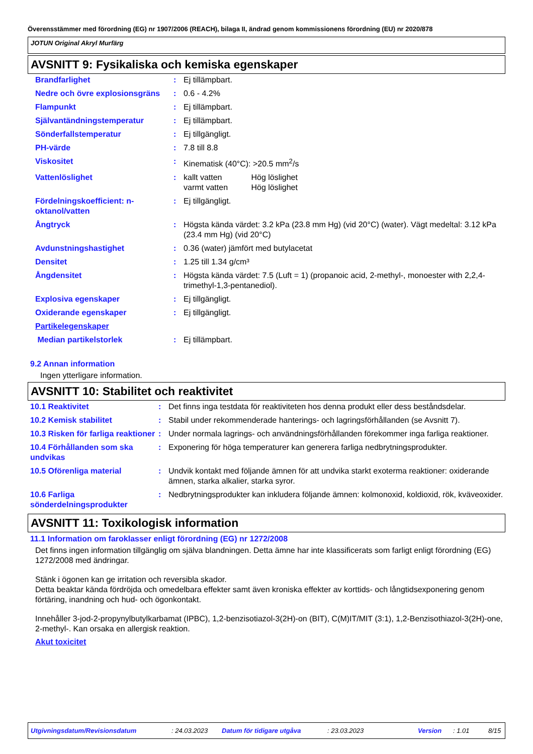Överensstämmer med förordning (EG) nr 1907/2006 (REACH), bilaga II, ändrad genom kommissionens förordning (EU) nr 2020/878
JOTUN Original Akryl Murfärg
AVSNITT 9: Fysikaliska och kemiska egenskaper
| Brandfarlighet | : | Ej tillämpbart. |
| Nedre och övre explosionsgräns | : | 0.6 - 4.2% |
| Flampunkt | : | Ej tillämpbart. |
| Självantändningstemperatur | : | Ej tillämpbart. |
| Sönderfallstemperatur | : | Ej tillgängligt. |
| PH-värde | : | 7.8 till 8.8 |
| Viskositet | : | Kinematisk (40°C): >20.5 mm<sup>2</sup>/s |
| Vattenlöslighet | : | kallt vatten Hög löslighet varmt vatten Hög löslighet |
| Fördelningskoefficient: n-oktanol/vatten | : | Ej tillgängligt. |
| Ångtryck | : | Högsta kända värdet: 3.2 kPa (23.8 mm Hg) (vid 20°C) (water). Vägt medeltal: 3.12 kPa (23.4 mm Hg) (vid 20°C) |
| Avdunstningshastighet | : | 0.36 (water) jämfört med butylacetat |
| Densitet | : | 1.25 till 1.34 g/cm³ |
| Ångdensitet | : | Högsta kända värdet: 7.5 (Luft = 1) (propanoic acid, 2-methyl-, monoester with 2,2,4-trimethyl-1,3-pentanediol). |
| Explosiva egenskaper | : | Ej tillgängligt. |
| Oxiderande egenskaper | : | Ej tillgängligt. |
| Partikelegenskaper | | |
| Median partikelstorlek | : | Ej tillämpbart. |
9.2 Annan information
Ingen ytterligare information.
AVSNITT 10: Stabilitet och reaktivitet
| 10.1 Reaktivitet | : | Det finns inga testdata för reaktiviteten hos denna produkt eller dess beståndsdelar. |
| 10.2 Kemisk stabilitet | : | Stabil under rekommenderade hanterings- och lagringsförhållanden (se Avsnitt 7). |
| 10.3 Risken för farliga reaktioner | : | Under normala lagrings- och användningsförhållanden förekommer inga farliga reaktioner. |
| 10.4 Förhållanden som ska undvikas | : | Exponering för höga temperaturer kan generera farliga nedbrytningsprodukter. |
| 10.5 Oförenliga material | : | Undvik kontakt med följande ämnen för att undvika starkt exoterma reaktioner: oxiderande ämnen, starka alkalier, starka syror. |
| 10.6 Farliga sönderdelningsprodukter | : | Nedbrytningsprodukter kan inkludera följande ämnen: kolmonoxid, koldioxid, rök, kväveoxider. |
AVSNITT 11: Toxikologisk information
11.1 Information om faroklasser enligt förordning (EG) nr 1272/2008
Det finns ingen information tillgänglig om själva blandningen. Detta ämne har inte klassificerats som farligt enligt förordning (EG) 1272/2008 med ändringar.
Stänk i ögonen kan ge irritation och reversibla skador.
Detta beaktar kända fördröjda och omedelbara effekter samt även kroniska effekter av korttids- och långtidsexponering genom förtäring, inandning och hud- och ögonkontakt.
Innehåller 3-jod-2-propynylbutylkarbamat (IPBC), 1,2-benzisotiazol-3(2H)-on (BIT), C(M)IT/MIT (3:1), 1,2-Benzisothiazol-3(2H)-one, 2-methyl-. Kan orsaka en allergisk reaktion.
Akut toxicitet
Utgivningsdatum/Revisionsdatum: 24.03.2023 Datum för tidigare utgåva: 23.03.2023 Version: 1.01 8/15